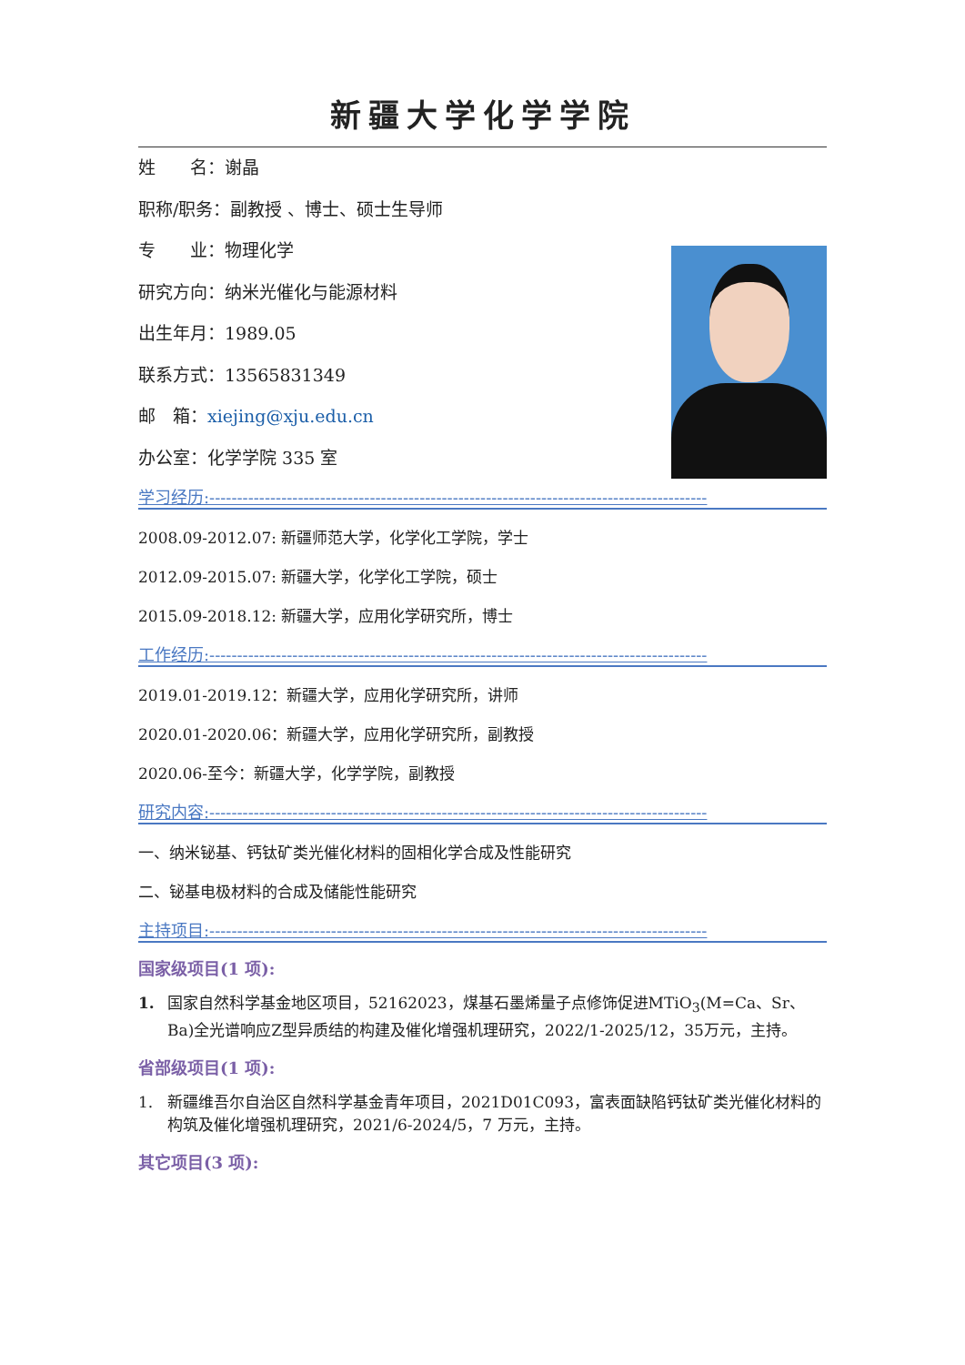新疆大学化学学院
姓　　名：谢晶
职称/职务：副教授 、博士、硕士生导师
专　　业：物理化学
研究方向：纳米光催化与能源材料
出生年月：1989.05
联系方式：13565831349
邮　箱：xiejing@xju.edu.cn
办公室：化学学院 335 室
学习经历:------------------------------------------------------------------------------------------
2008.09-2012.07: 新疆师范大学，化学化工学院，学士
2012.09-2015.07: 新疆大学，化学化工学院，硕士
2015.09-2018.12: 新疆大学，应用化学研究所，博士
工作经历:------------------------------------------------------------------------------------------
2019.01-2019.12：新疆大学，应用化学研究所，讲师
2020.01-2020.06：新疆大学，应用化学研究所，副教授
2020.06-至今：新疆大学，化学学院，副教授
研究内容:------------------------------------------------------------------------------------------
一、纳米铋基、钙钛矿类光催化材料的固相化学合成及性能研究
二、铋基电极材料的合成及储能性能研究
主持项目:------------------------------------------------------------------------------------------
国家级项目(1 项):
1. 国家自然科学基金地区项目，52162023，煤基石墨烯量子点修饰促进MTiO<sub>3</sub>(M=Ca、Sr、Ba)全光谱响应Z型异质结的构建及催化增强机理研究，2022/1-2025/12，35万元，主持。
省部级项目(1 项):
1. 新疆维吾尔自治区自然科学基金青年项目，2021D01C093，富表面缺陷钙钛矿类光催化材料的构筑及催化增强机理研究，2021/6-2024/5，7 万元，主持。
其它项目(3 项):